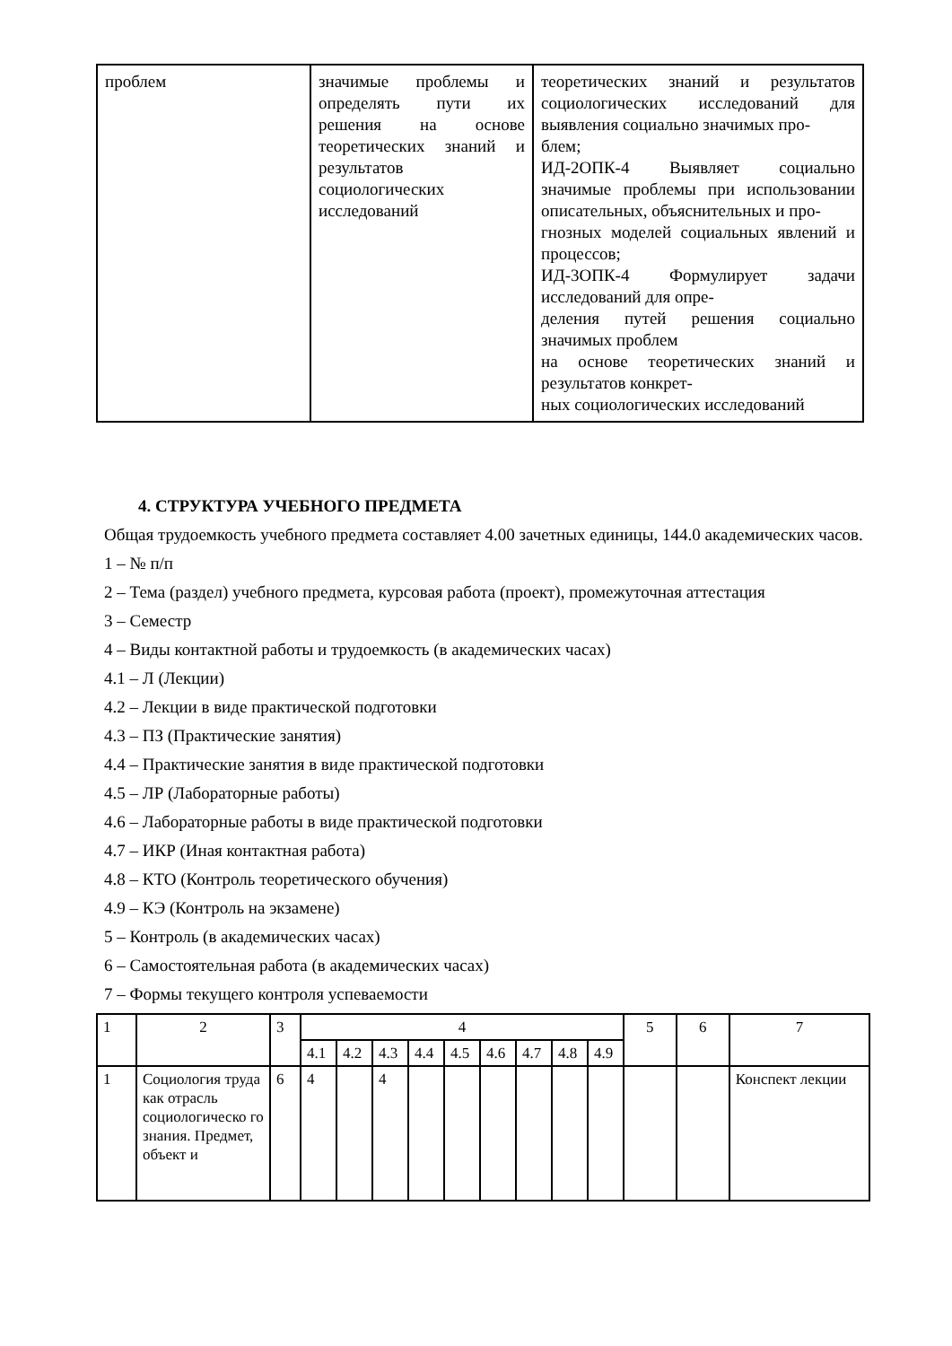| проблем | значимые проблемы и определять пути их решения на основе теоретических знаний и результатов социологических исследований | теоретических знаний и результатов социологических исследований для выявления социально значимых про- блем; ИД-2ОПК-4 Выявляет социально значимые проблемы при использовании описательных, объяснительных и про- гнозных моделей социальных явлений и процессов; ИД-3ОПК-4 Формулирует задачи исследований для опре- деления путей решения социально значимых проблем на основе теоретических знаний и результатов конкрет- ных социологических исследований |
4. СТРУКТУРА УЧЕБНОГО ПРЕДМЕТА
Общая трудоемкость учебного предмета составляет 4.00 зачетных единицы, 144.0 академических часов.
1 – № п/п
2 – Тема (раздел) учебного предмета, курсовая работа (проект), промежуточная аттестация
3 – Семестр
4 – Виды контактной работы и трудоемкость (в академических часах)
4.1 – Л (Лекции)
4.2 – Лекции в виде практической подготовки
4.3 – ПЗ (Практические занятия)
4.4 – Практические занятия в виде практической подготовки
4.5 – ЛР (Лабораторные работы)
4.6 – Лабораторные работы в виде практической подготовки
4.7 – ИКР (Иная контактная работа)
4.8 – КТО (Контроль теоретического обучения)
4.9 – КЭ (Контроль на экзамене)
5 – Контроль (в академических часах)
6 – Самостоятельная работа (в академических часах)
7 – Формы текущего контроля успеваемости
| 1 | 2 | 3 | 4 | | | | | | | | | 5 | 6 | 7 |
| | | | 4.1 | 4.2 | 4.3 | 4.4 | 4.5 | 4.6 | 4.7 | 4.8 | 4.9 | | | |
| 1 | Социология труда как отрасль социологическо го знания. Предмет, объект и | 6 | 4 | | 4 | | | | | | | | | Конспект лекции |